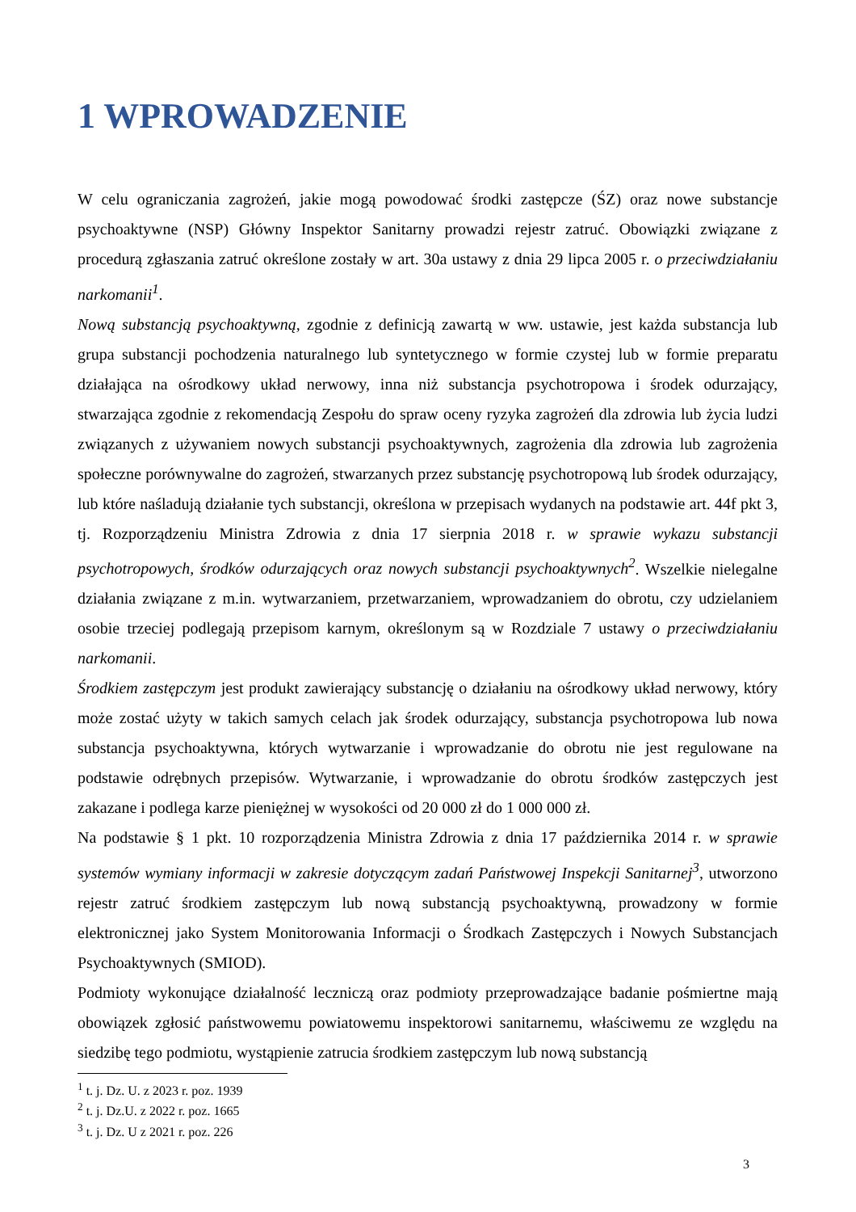1 WPROWADZENIE
W celu ograniczania zagrożeń, jakie mogą powodować środki zastępcze (ŚZ) oraz nowe substancje psychoaktywne (NSP) Główny Inspektor Sanitarny prowadzi rejestr zatruć. Obowiązki związane z procedurą zgłaszania zatruć określone zostały w art. 30a ustawy z dnia 29 lipca 2005 r. o przeciwdziałaniu narkomanii<sup>1</sup>.
Nową substancją psychoaktywną, zgodnie z definicją zawartą w ww. ustawie, jest każda substancja lub grupa substancji pochodzenia naturalnego lub syntetycznego w formie czystej lub w formie preparatu działająca na ośrodkowy układ nerwowy, inna niż substancja psychotropowa i środek odurzający, stwarzająca zgodnie z rekomendacją Zespołu do spraw oceny ryzyka zagrożeń dla zdrowia lub życia ludzi związanych z używaniem nowych substancji psychoaktywnych, zagrożenia dla zdrowia lub zagrożenia społeczne porównywalne do zagrożeń, stwarzanych przez substancję psychotropową lub środek odurzający, lub które naśladują działanie tych substancji, określona w przepisach wydanych na podstawie art. 44f pkt 3, tj. Rozporządzeniu Ministra Zdrowia z dnia 17 sierpnia 2018 r. w sprawie wykazu substancji psychotropowych, środków odurzających oraz nowych substancji psychoaktywnych<sup>2</sup>. Wszelkie nielegalne działania związane z m.in. wytwarzaniem, przetwarzaniem, wprowadzaniem do obrotu, czy udzielaniem osobie trzeciej podlegają przepisom karnym, określonym są w Rozdziale 7 ustawy o przeciwdziałaniu narkomanii.
Środkiem zastępczym jest produkt zawierający substancję o działaniu na ośrodkowy układ nerwowy, który może zostać użyty w takich samych celach jak środek odurzający, substancja psychotropowa lub nowa substancja psychoaktywna, których wytwarzanie i wprowadzanie do obrotu nie jest regulowane na podstawie odrębnych przepisów. Wytwarzanie, i wprowadzanie do obrotu środków zastępczych jest zakazane i podlega karze pieniężnej w wysokości od 20 000 zł do 1 000 000 zł.
Na podstawie § 1 pkt. 10 rozporządzenia Ministra Zdrowia z dnia 17 października 2014 r. w sprawie systemów wymiany informacji w zakresie dotyczącym zadań Państwowej Inspekcji Sanitarnej<sup>3</sup>, utworzono rejestr zatruć środkiem zastępczym lub nową substancją psychoaktywną, prowadzony w formie elektronicznej jako System Monitorowania Informacji o Środkach Zastępczych i Nowych Substancjach Psychoaktywnych (SMIOD).
Podmioty wykonujące działalność leczniczą oraz podmioty przeprowadzające badanie pośmiertne mają obowiązek zgłosić państwowemu powiatowemu inspektorowi sanitarnemu, właściwemu ze względu na siedzibę tego podmiotu, wystąpienie zatrucia środkiem zastępczym lub nową substancją
<sup>1</sup> t. j. Dz. U. z 2023 r. poz. 1939
<sup>2</sup> t. j. Dz.U. z 2022 r. poz. 1665
<sup>3</sup> t. j. Dz. U z 2021 r. poz. 226
3